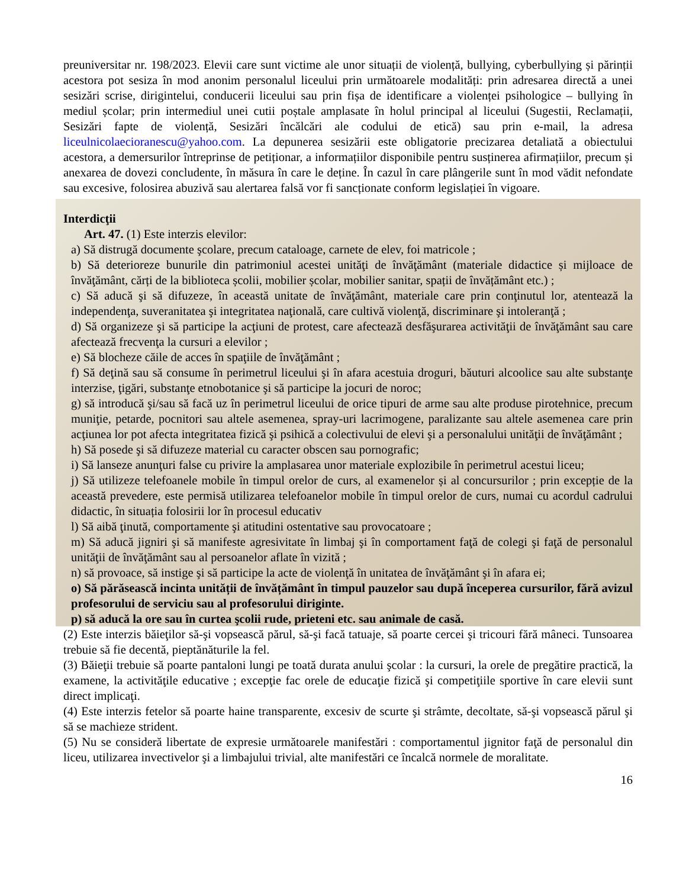preuniversitar nr. 198/2023. Elevii care sunt victime ale unor situații de violență, bullying, cyberbullying și părinții acestora pot sesiza în mod anonim personalul liceului prin următoarele modalități: prin adresarea directă a unei sesizări scrise, dirigintelui, conducerii liceului sau prin fișa de identificare a violenței psihologice – bullying în mediul școlar; prin intermediul unei cutii poștale amplasate în holul principal al liceului (Sugestii, Reclamații, Sesizări fapte de violență, Sesizări încălcări ale codului de etică) sau prin e-mail, la adresa liceulnicolaecioranescu@yahoo.com. La depunerea sesizării este obligatorie precizarea detaliată a obiectului acestora, a demersurilor întreprinse de petiționar, a informațiilor disponibile pentru susținerea afirmațiilor, precum și anexarea de dovezi concludente, în măsura în care le deține. În cazul în care plângerile sunt în mod vădit nefondate sau excesive, folosirea abuzivă sau alertarea falsă vor fi sancționate conform legislației în vigoare.
Interdicţii
Art. 47. (1) Este interzis elevilor:
a) Să distrugă documente şcolare, precum cataloage, carnete de elev, foi matricole ;
b) Să deterioreze bunurile din patrimoniul acestei unităţi de învăţământ (materiale didactice și mijloace de învăţământ, cărți de la biblioteca școlii, mobilier școlar, mobilier sanitar, spații de învățământ etc.) ;
c) Să aducă şi să difuzeze, în această unitate de învăţământ, materiale care prin conţinutul lor, atentează la independenţa, suveranitatea şi integritatea naţională, care cultivă violenţă, discriminare şi intoleranţă ;
d) Să organizeze şi să participe la acţiuni de protest, care afectează desfăşurarea activităţii de învăţământ sau care afectează frecvenţa la cursuri a elevilor ;
e) Să blocheze căile de acces în spaţiile de învăţământ ;
f) Să deţină sau să consume în perimetrul liceului şi în afara acestuia droguri, băuturi alcoolice sau alte substanţe interzise, ţigări, substanţe etnobotanice şi să participe la jocuri de noroc;
g) să introducă şi/sau să facă uz în perimetrul liceului de orice tipuri de arme sau alte produse pirotehnice, precum muniţie, petarde, pocnitori sau altele asemenea, spray-uri lacrimogene, paralizante sau altele asemenea care prin acţiunea lor pot afecta integritatea fizică şi psihică a colectivului de elevi şi a personalului unităţii de învăţământ ;
h) Să posede şi să difuzeze material cu caracter obscen sau pornografic;
i) Să lanseze anunţuri false cu privire la amplasarea unor materiale explozibile în perimetrul acestui liceu;
j) Să utilizeze telefoanele mobile în timpul orelor de curs, al examenelor și al concursurilor ; prin excepție de la această prevedere, este permisă utilizarea telefoanelor mobile în timpul orelor de curs, numai cu acordul cadrului didactic, în situația folosirii lor în procesul educativ
l) Să aibă ţinută, comportamente şi atitudini ostentative sau provocatoare ;
m) Să aducă jigniri şi să manifeste agresivitate în limbaj şi în comportament faţă de colegi şi faţă de personalul unităţii de învăţământ sau al persoanelor aflate în vizită ;
n) să provoace, să instige şi să participe la acte de violenţă în unitatea de învăţământ şi în afara ei;
o) Să părăsească incinta unității de învățământ în timpul pauzelor sau după începerea cursurilor, fără avizul profesorului de serviciu sau al profesorului diriginte.
p) să aducă la ore sau în curtea şcolii rude, prieteni etc. sau animale de casă.
(2) Este interzis băieţilor să-şi vopsească părul, să-şi facă tatuaje, să poarte cercei şi tricouri fără mâneci. Tunsoarea trebuie să fie decentă, pieptănăturile la fel.
(3) Băieţii trebuie să poarte pantaloni lungi pe toată durata anului şcolar : la cursuri, la orele de pregătire practică, la examene, la activităţile educative ; excepţie fac orele de educaţie fizică şi competiţiile sportive în care elevii sunt direct implicaţi.
(4) Este interzis fetelor să poarte haine transparente, excesiv de scurte şi strâmte, decoltate, să-şi vopsească părul şi să se machieze strident.
(5) Nu se consideră libertate de expresie următoarele manifestări : comportamentul jignitor faţă de personalul din liceu, utilizarea invectivelor şi a limbajului trivial, alte manifestări ce încalcă normele de moralitate.
16